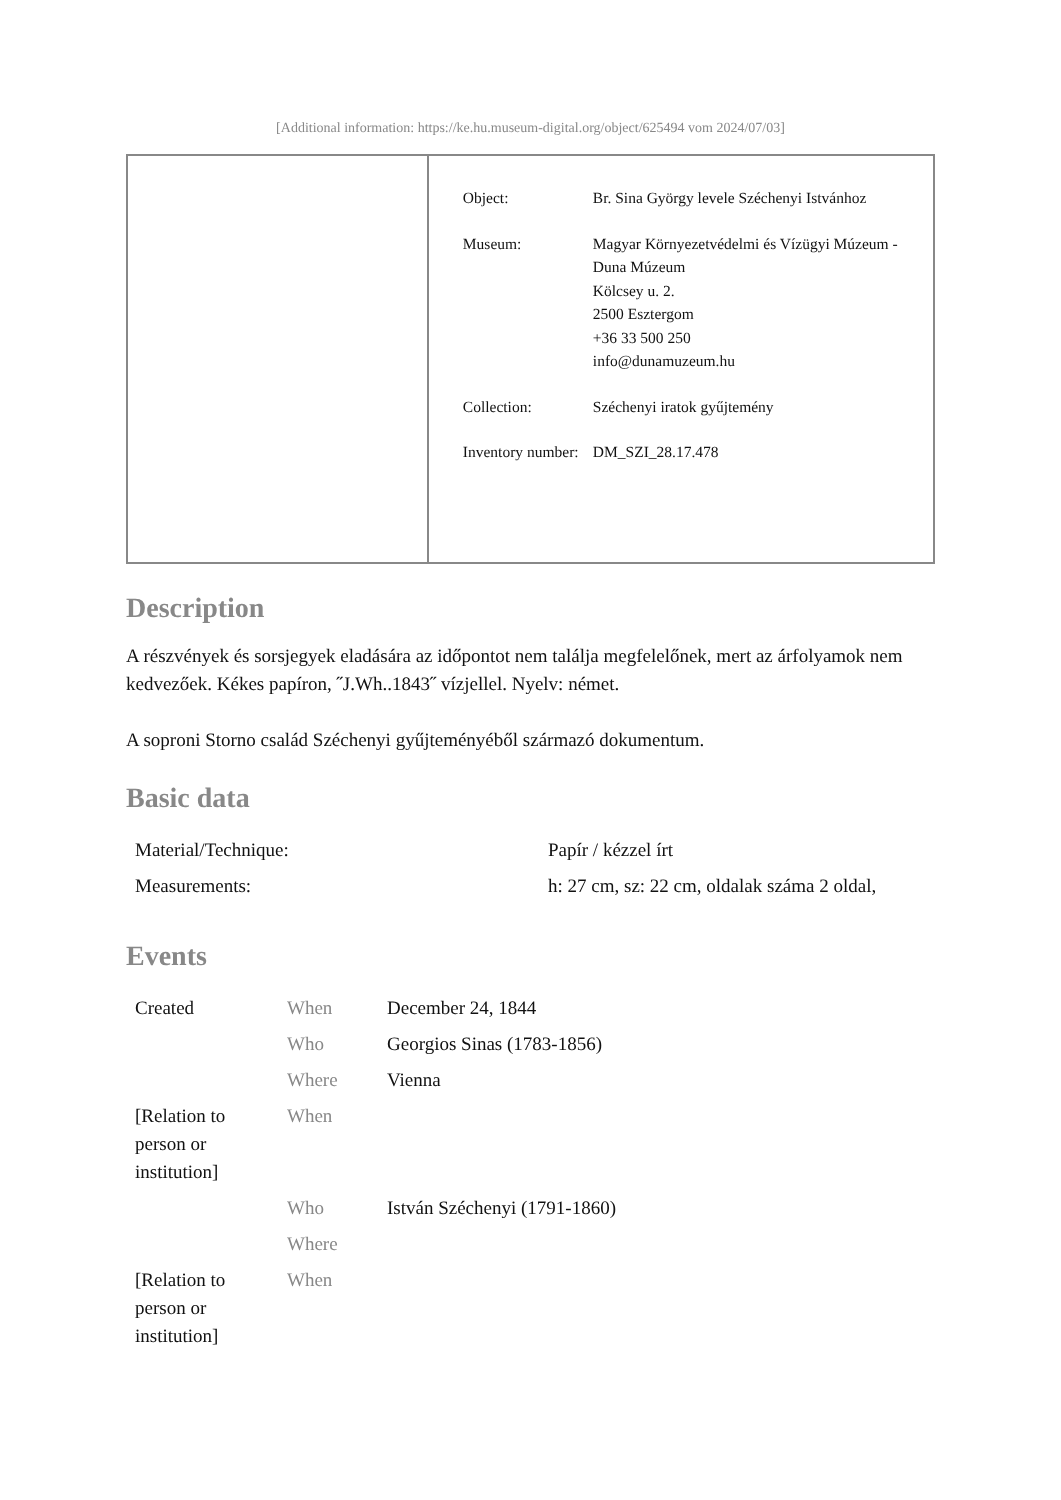[Additional information: https://ke.hu.museum-digital.org/object/625494 vom 2024/07/03]
| Object: | Br. Sina György levele Széchenyi Istvánhoz |
| Museum: | Magyar Környezetvédelmi és Vízügyi Múzeum - Duna Múzeum Kölcsey u. 2. 2500 Esztergom +36 33 500 250 info@dunamuzeum.hu |
| Collection: | Széchenyi iratok gyűjtemény |
| Inventory number: | DM_SZI_28.17.478 |
Description
A részvények és sorsjegyek eladására az időpontot nem találja megfelelőnek, mert az árfolyamok nem kedvezőek. Kékes papíron, ˝J.Wh..1843˝ vízjellel. Nyelv: német.
A soproni Storno család Széchenyi gyűjteményéből származó dokumentum.
Basic data
| Material/Technique: | Papír / kézzel írt |
| Measurements: | h: 27 cm, sz: 22 cm, oldalak száma 2 oldal, |
Events
| Created | When | December 24, 1844 |
| | Who | Georgios Sinas (1783-1856) |
| | Where | Vienna |
| [Relation to person or institution] | When | |
| | Who | István Széchenyi (1791-1860) |
| | Where | |
| [Relation to person or institution] | When | |